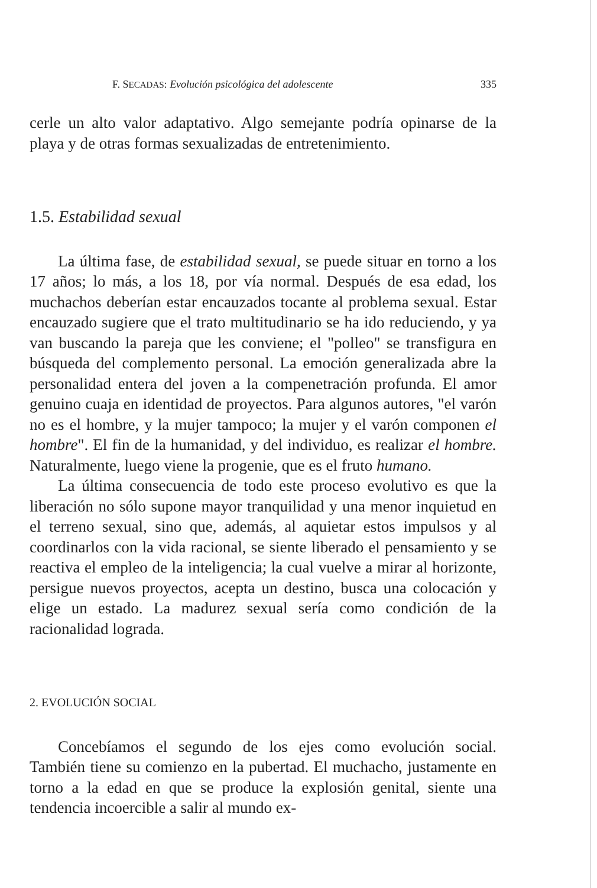F. SECADAS: Evolución psicológica del adolescente 335
cerle un alto valor adaptativo. Algo semejante podría opinarse de la playa y de otras formas sexualizadas de entretenimiento.
1.5. Estabilidad sexual
La última fase, de estabilidad sexual, se puede situar en torno a los 17 años; lo más, a los 18, por vía normal. Después de esa edad, los muchachos deberían estar encauzados tocante al problema sexual. Estar encauzado sugiere que el trato multitudinario se ha ido reduciendo, y ya van buscando la pareja que les conviene; el "polleo" se transfigura en búsqueda del complemento personal. La emoción generalizada abre la personalidad entera del joven a la compenetración profunda. El amor genuino cuaja en identidad de proyectos. Para algunos autores, "el varón no es el hombre, y la mujer tampoco; la mujer y el varón componen el hombre". El fin de la humanidad, y del individuo, es realizar el hombre. Naturalmente, luego viene la progenie, que es el fruto humano.
La última consecuencia de todo este proceso evolutivo es que la liberación no sólo supone mayor tranquilidad y una menor inquietud en el terreno sexual, sino que, además, al aquietar estos impulsos y al coordinarlos con la vida racional, se siente liberado el pensamiento y se reactiva el empleo de la inteligencia; la cual vuelve a mirar al horizonte, persigue nuevos proyectos, acepta un destino, busca una colocación y elige un estado. La madurez sexual sería como condición de la racionalidad lograda.
2. EVOLUCIÓN SOCIAL
Concebíamos el segundo de los ejes como evolución social. También tiene su comienzo en la pubertad. El muchacho, justamente en torno a la edad en que se produce la explosión genital, siente una tendencia incoercible a salir al mundo ex-